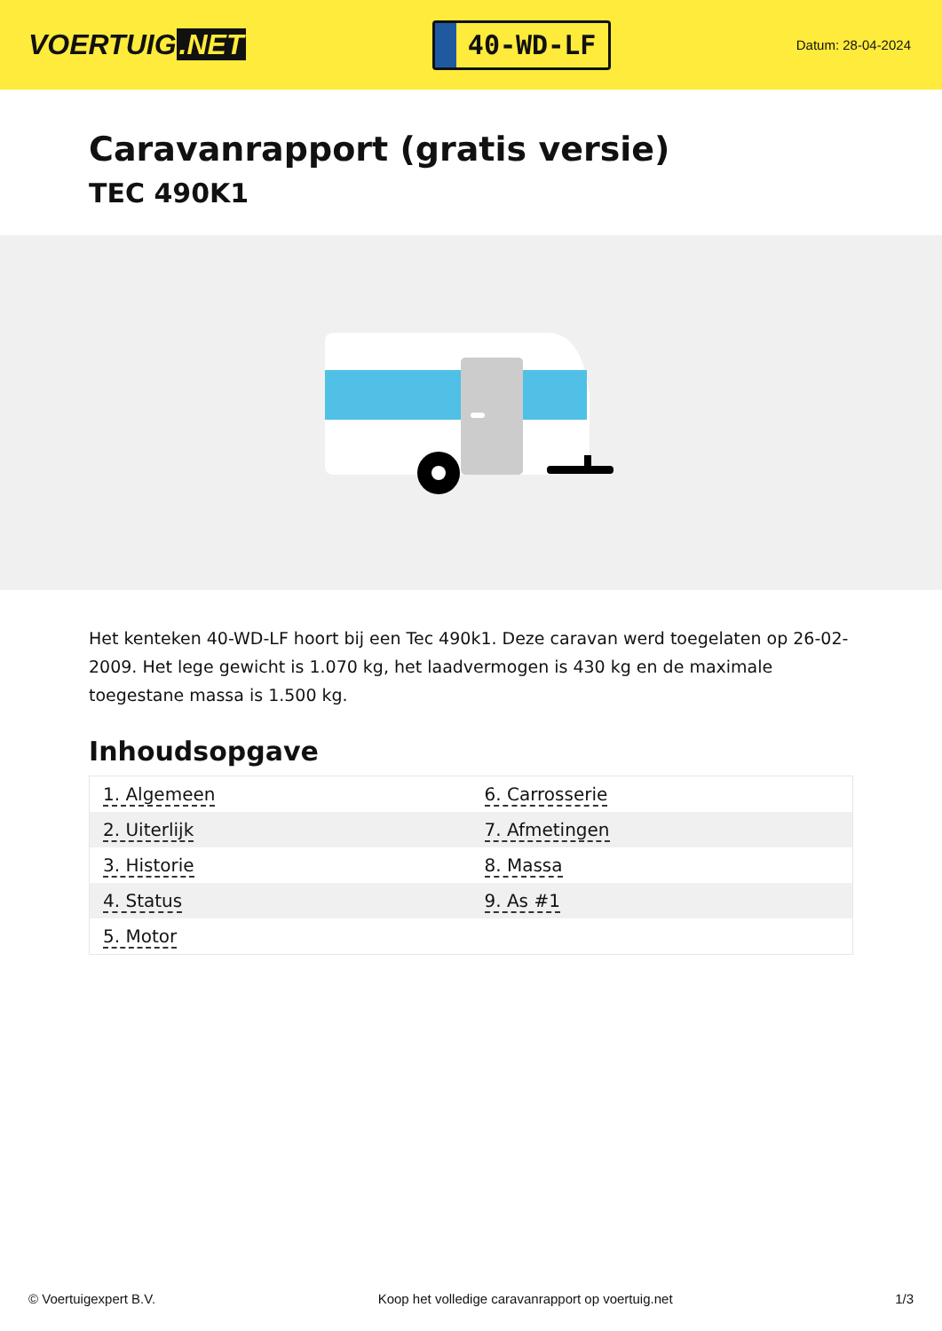VOERTUIG.NET
40-WD-LF
Datum: 28-04-2024
Caravanrapport (gratis versie)
TEC 490K1
Het kenteken 40-WD-LF hoort bij een Tec 490k1. Deze caravan werd toegelaten op 26-02-2009. Het lege gewicht is 1.070 kg, het laadvermogen is 430 kg en de maximale toegestane massa is 1.500 kg.
Inhoudsopgave
| 1. Algemeen | 6. Carrosserie |
| 2. Uiterlijk | 7. Afmetingen |
| 3. Historie | 8. Massa |
| 4. Status | 9. As #1 |
| 5. Motor | |
© Voertuigexpert B.V. Koop het volledige caravanrapport op voertuig.net 1/3